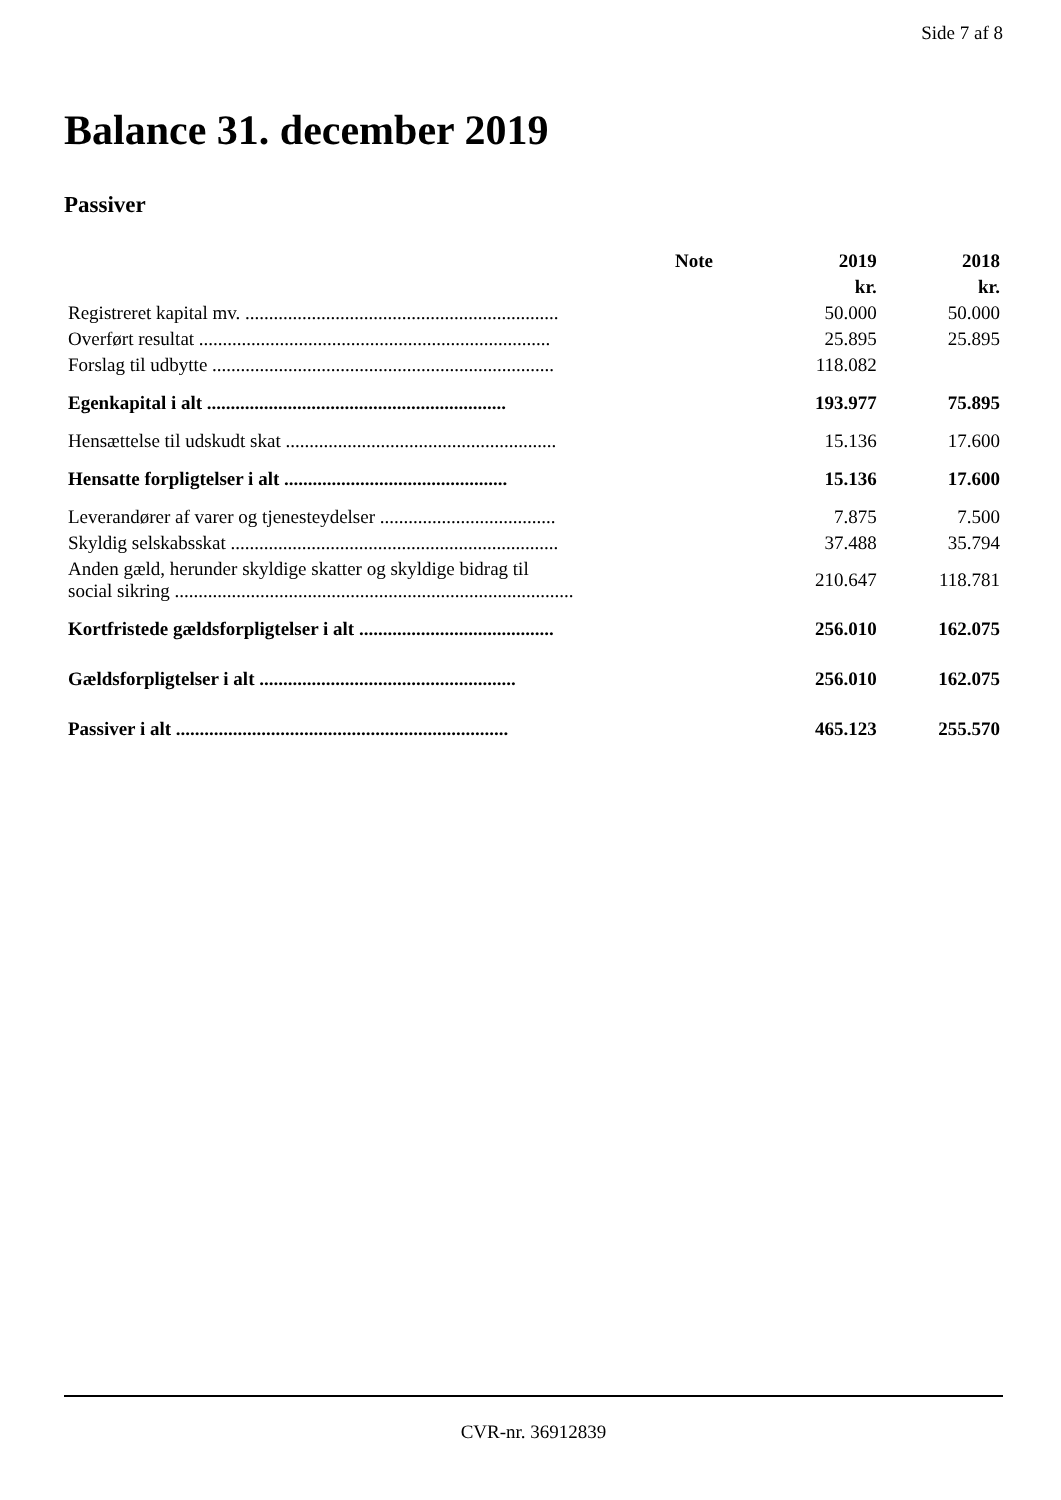Side 7 af 8
Balance 31. december 2019
Passiver
| | Note | 2019 | 2018 |
| --- | --- | --- | --- |
| | | kr. | kr. |
| Registreret kapital mv. .................................................................. | | 50.000 | 50.000 |
| Overført resultat .......................................................................... | | 25.895 | 25.895 |
| Forslag til udbytte ........................................................................ | | 118.082 | |
| Egenkapital i alt ............................................................... | | 193.977 | 75.895 |
| Hensættelse til udskudt skat ......................................................... | | 15.136 | 17.600 |
| Hensatte forpligtelser i alt ............................................... | | 15.136 | 17.600 |
| Leverandører af varer og tjenesteydelser ..................................... | | 7.875 | 7.500 |
| Skyldig selskabsskat ..................................................................... | | 37.488 | 35.794 |
| Anden gæld, herunder skyldige skatter og skyldige bidrag til social sikring .................................................................................... | | 210.647 | 118.781 |
| Kortfristede gældsforpligtelser i alt ......................................... | | 256.010 | 162.075 |
| Gældsforpligtelser i alt ...................................................... | | 256.010 | 162.075 |
| Passiver i alt ...................................................................... | | 465.123 | 255.570 |
CVR-nr. 36912839